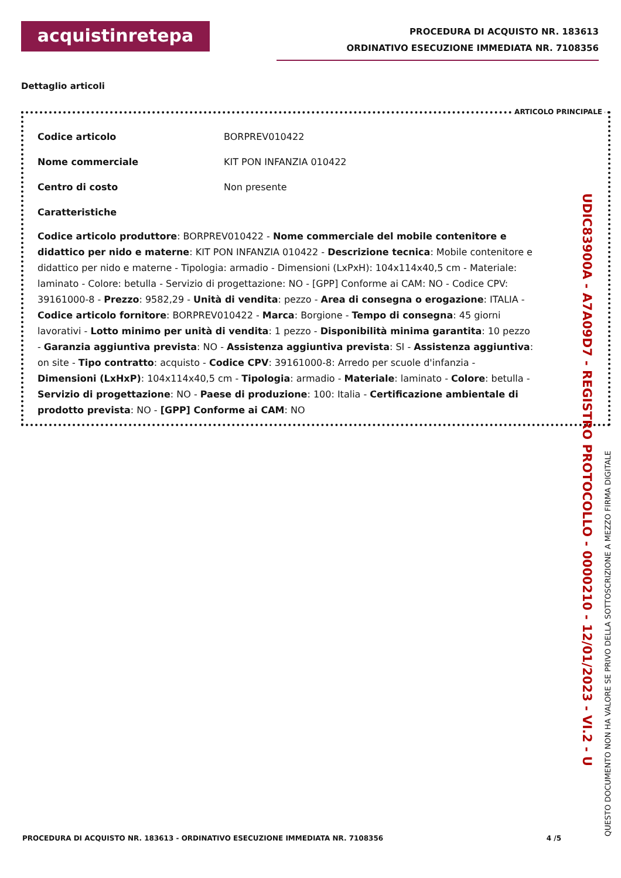acquistinretepa
PROCEDURA DI ACQUISTO NR. 183613
ORDINATIVO ESECUZIONE IMMEDIATA NR. 7108356
Dettaglio articoli
ARTICOLO PRINCIPALE
Codice articolo BORPREV010422
Nome commerciale KIT PON INFANZIA 010422
Centro di costo Non presente
Caratteristiche
Codice articolo produttore: BORPREV010422 - Nome commerciale del mobile contenitore e didattico per nido e materne: KIT PON INFANZIA 010422 - Descrizione tecnica: Mobile contenitore e didattico per nido e materne - Tipologia: armadio - Dimensioni (LxPxH): 104x114x40,5 cm - Materiale: laminato - Colore: betulla - Servizio di progettazione: NO - [GPP] Conforme ai CAM: NO - Codice CPV: 39161000-8 - Prezzo: 9582,29 - Unità di vendita: pezzo - Area di consegna o erogazione: ITALIA - Codice articolo fornitore: BORPREV010422 - Marca: Borgione - Tempo di consegna: 45 giorni lavorativi - Lotto minimo per unità di vendita: 1 pezzo - Disponibilità minima garantita: 10 pezzo - Garanzia aggiuntiva prevista: NO - Assistenza aggiuntiva prevista: SI - Assistenza aggiuntiva: on site - Tipo contratto: acquisto - Codice CPV: 39161000-8: Arredo per scuole d'infanzia - Dimensioni (LxHxP): 104x114x40,5 cm - Tipologia: armadio - Materiale: laminato - Colore: betulla - Servizio di progettazione: NO - Paese di produzione: 100: Italia - Certificazione ambientale di prodotto prevista: NO - [GPP] Conforme ai CAM: NO
UDIC83900A - A7A09D7 - REGISTRO PROTOCOLLO - 0000210 - 12/01/2023 - VI.2 - U
QUESTO DOCUMENTO NON HA VALORE SE PRIVO DELLA SOTTOSCRIZIONE A MEZZO FIRMA DIGITALE
PROCEDURA DI ACQUISTO NR. 183613 - ORDINATIVO ESECUZIONE IMMEDIATA NR. 7108356 4 /5